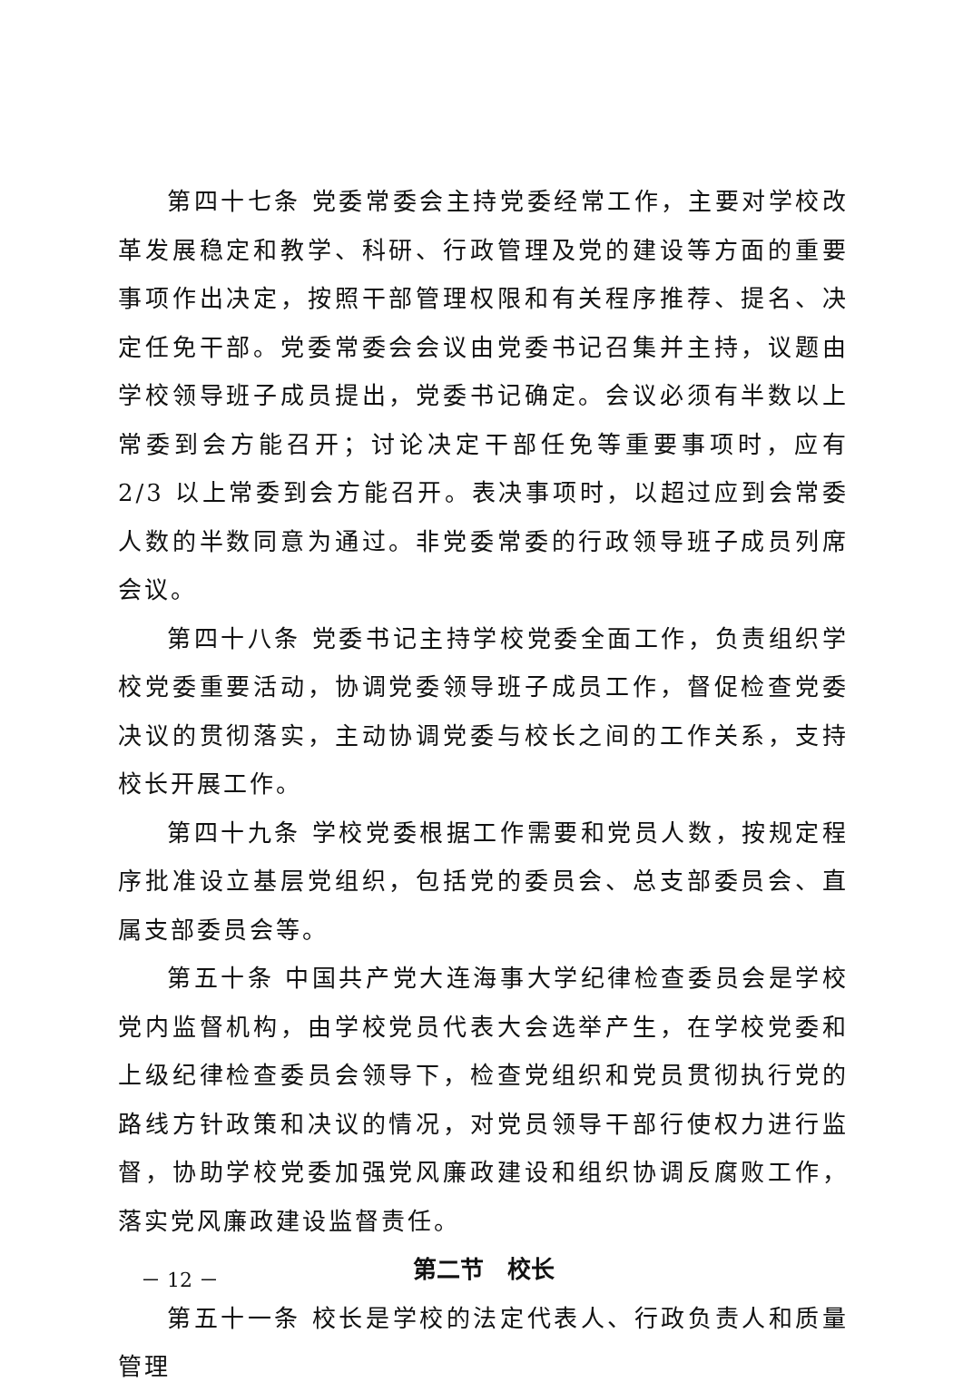第四十七条 党委常委会主持党委经常工作，主要对学校改革发展稳定和教学、科研、行政管理及党的建设等方面的重要事项作出决定，按照干部管理权限和有关程序推荐、提名、决定任免干部。党委常委会会议由党委书记召集并主持，议题由学校领导班子成员提出，党委书记确定。会议必须有半数以上常委到会方能召开；讨论决定干部任免等重要事项时，应有 2/3 以上常委到会方能召开。表决事项时，以超过应到会常委人数的半数同意为通过。非党委常委的行政领导班子成员列席会议。
第四十八条 党委书记主持学校党委全面工作，负责组织学校党委重要活动，协调党委领导班子成员工作，督促检查党委决议的贯彻落实，主动协调党委与校长之间的工作关系，支持校长开展工作。
第四十九条 学校党委根据工作需要和党员人数，按规定程序批准设立基层党组织，包括党的委员会、总支部委员会、直属支部委员会等。
第五十条 中国共产党大连海事大学纪律检查委员会是学校党内监督机构，由学校党员代表大会选举产生，在学校党委和上级纪律检查委员会领导下，检查党组织和党员贯彻执行党的路线方针政策和决议的情况，对党员领导干部行使权力进行监督，协助学校党委加强党风廉政建设和组织协调反腐败工作，落实党风廉政建设监督责任。
第二节　校长
第五十一条 校长是学校的法定代表人、行政负责人和质量管理
－ 12 －